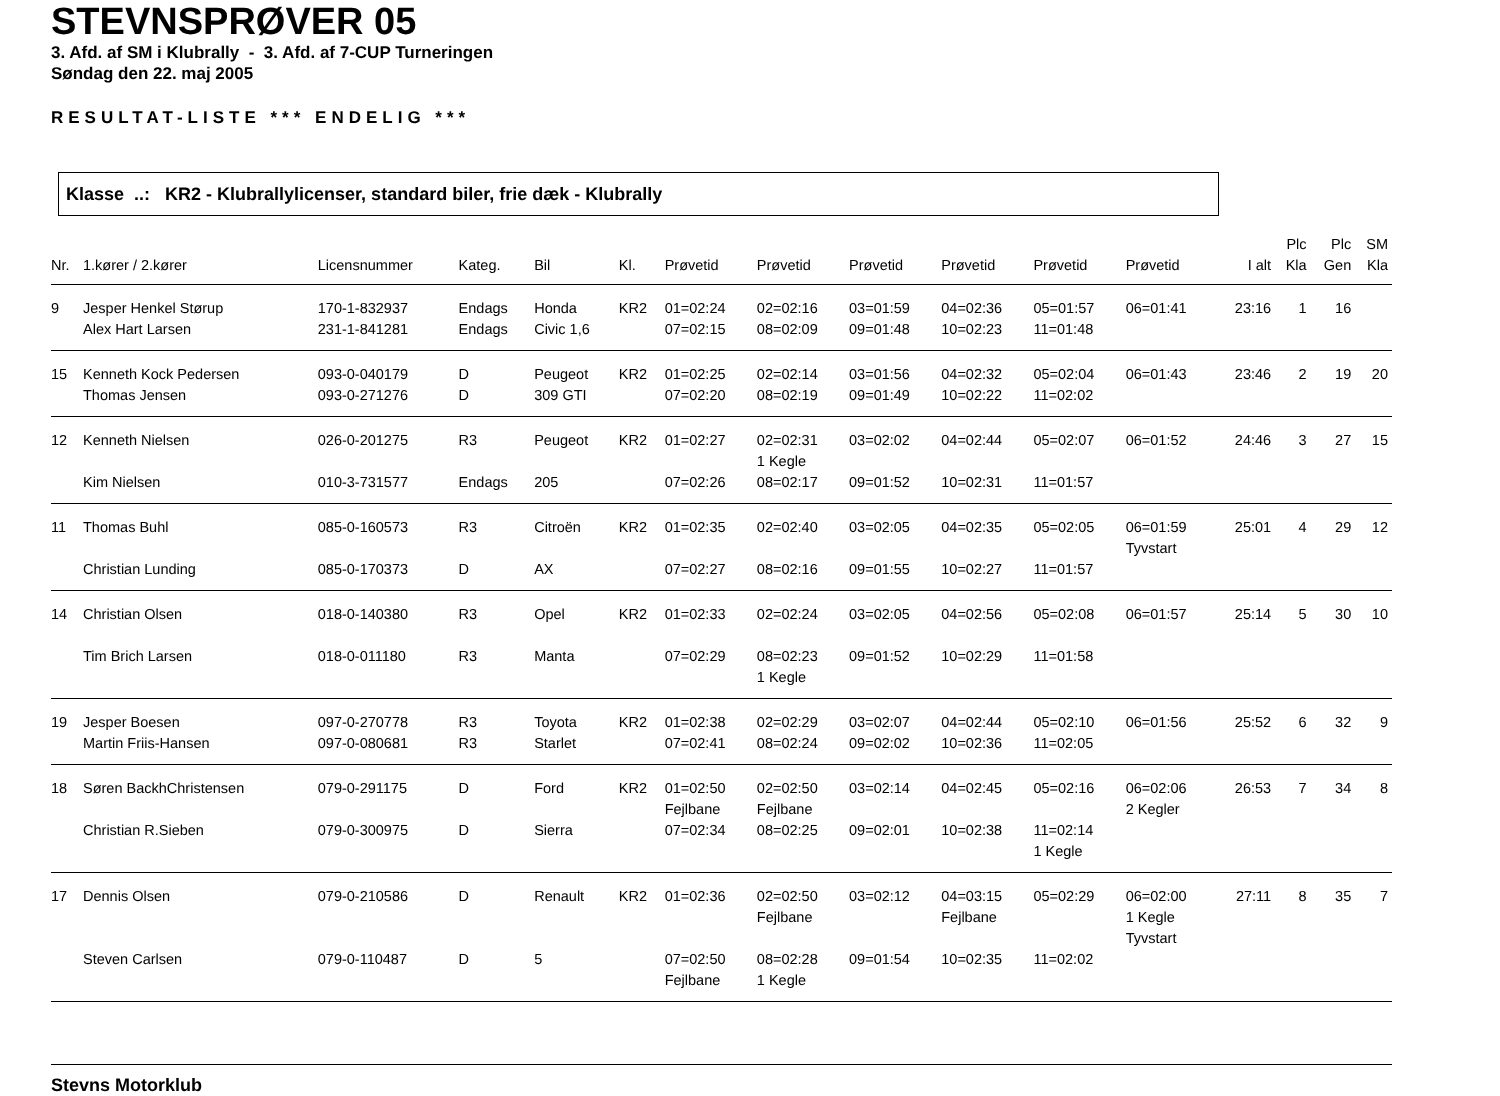STEVNSPRØVER 05
3. Afd. af SM i Klubrally - 3. Afd. af 7-CUP Turneringen
Søndag den 22. maj 2005
RESULTAT-LISTE *** ENDELIG ***
Klasse ..: KR2 - Klubrallylicenser, standard biler, frie dæk - Klubrally
| Nr. | 1.kører / 2.kører | Licensnummer | Kateg. | Bil | Kl. | Prøvetid | Prøvetid | Prøvetid | Prøvetid | Prøvetid | Prøvetid | I alt | Plc Kla | Plc Gen | SM Kla |
| --- | --- | --- | --- | --- | --- | --- | --- | --- | --- | --- | --- | --- | --- | --- | --- |
| 9 | Jesper Henkel Størup | 170-1-832937 | Endags | Honda | KR2 | 01=02:24 | 02=02:16 | 03=01:59 | 04=02:36 | 05=01:57 | 06=01:41 | 23:16 | 1 | 16 | |
| | Alex Hart Larsen | 231-1-841281 | Endags | Civic 1,6 | | 07=02:15 | 08=02:09 | 09=01:48 | 10=02:23 | 11=01:48 | | | | | |
| 15 | Kenneth Kock Pedersen | 093-0-040179 | D | Peugeot | KR2 | 01=02:25 | 02=02:14 | 03=01:56 | 04=02:32 | 05=02:04 | 06=01:43 | 23:46 | 2 | 19 | 20 |
| | Thomas Jensen | 093-0-271276 | D | 309 GTI | | 07=02:20 | 08=02:19 | 09=01:49 | 10=02:22 | 11=02:02 | | | | | |
| 12 | Kenneth Nielsen | 026-0-201275 | R3 | Peugeot | KR2 | 01=02:27 | 02=02:31 1 Kegle | 03=02:02 | 04=02:44 | 05=02:07 | 06=01:52 | 24:46 | 3 | 27 | 15 |
| | Kim Nielsen | 010-3-731577 | Endags | 205 | | 07=02:26 | 08=02:17 | 09=01:52 | 10=02:31 | 11=01:57 | | | | | |
| 11 | Thomas Buhl | 085-0-160573 | R3 | Citroën | KR2 | 01=02:35 | 02=02:40 | 03=02:05 | 04=02:35 | 05=02:05 | 06=01:59 Tyvstart | 25:01 | 4 | 29 | 12 |
| | Christian Lunding | 085-0-170373 | D | AX | | 07=02:27 | 08=02:16 | 09=01:55 | 10=02:27 | 11=01:57 | | | | | |
| 14 | Christian Olsen | 018-0-140380 | R3 | Opel | KR2 | 01=02:33 | 02=02:24 | 03=02:05 | 04=02:56 | 05=02:08 | 06=01:57 | 25:14 | 5 | 30 | 10 |
| | Tim Brich Larsen | 018-0-011180 | R3 | Manta | | 07=02:29 | 08=02:23 1 Kegle | 09=01:52 | 10=02:29 | 11=01:58 | | | | | |
| 19 | Jesper Boesen | 097-0-270778 | R3 | Toyota | KR2 | 01=02:38 | 02=02:29 | 03=02:07 | 04=02:44 | 05=02:10 | 06=01:56 | 25:52 | 6 | 32 | 9 |
| | Martin Friis-Hansen | 097-0-080681 | R3 | Starlet | | 07=02:41 | 08=02:24 | 09=02:02 | 10=02:36 | 11=02:05 | | | | | |
| 18 | Søren BackhChristensen | 079-0-291175 | D | Ford | KR2 | 01=02:50 Fejlbane | 02=02:50 Fejlbane | 03=02:14 | 04=02:45 | 05=02:16 | 06=02:06 2 Kegler | 26:53 | 7 | 34 | 8 |
| | Christian R.Sieben | 079-0-300975 | D | Sierra | | 07=02:34 | 08=02:25 | 09=02:01 | 10=02:38 | 11=02:14 1 Kegle | | | | | |
| 17 | Dennis Olsen | 079-0-210586 | D | Renault | KR2 | 01=02:36 | 02=02:50 Fejlbane | 03=02:12 | 04=03:15 Fejlbane | 05=02:29 | 06=02:00 1 Kegle Tyvstart | 27:11 | 8 | 35 | 7 |
| | Steven Carlsen | 079-0-110487 | D | 5 | | 07=02:50 Fejlbane | 08=02:28 1 Kegle | 09=01:54 | 10=02:35 | 11=02:02 | | | | | |
Stevns Motorklub